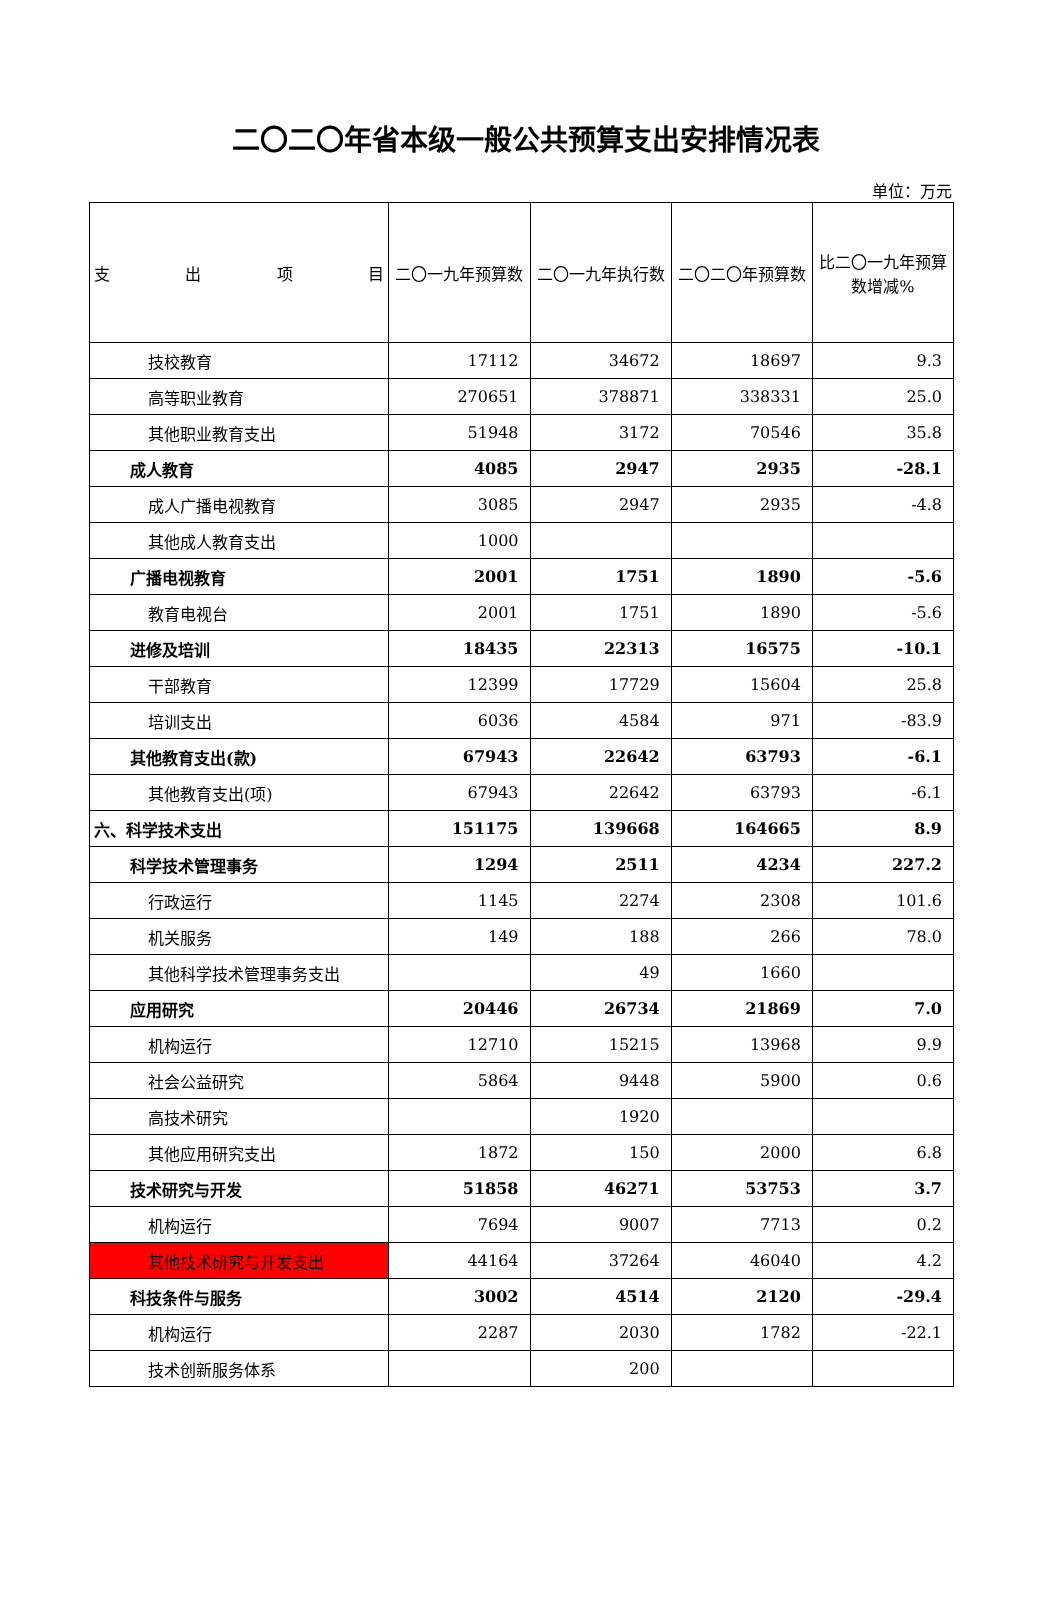二〇二〇年省本级一般公共预算支出安排情况表
单位：万元
| 支 出 项 目 | 二〇一九年预算数 | 二〇一九年执行数 | 二〇二〇年预算数 | 比二〇一九年预算数增减% |
| --- | --- | --- | --- | --- |
| 技校教育 | 17112 | 34672 | 18697 | 9.3 |
| 高等职业教育 | 270651 | 378871 | 338331 | 25.0 |
| 其他职业教育支出 | 51948 | 3172 | 70546 | 35.8 |
| 成人教育 | 4085 | 2947 | 2935 | -28.1 |
| 成人广播电视教育 | 3085 | 2947 | 2935 | -4.8 |
| 其他成人教育支出 | 1000 | | | |
| 广播电视教育 | 2001 | 1751 | 1890 | -5.6 |
| 教育电视台 | 2001 | 1751 | 1890 | -5.6 |
| 进修及培训 | 18435 | 22313 | 16575 | -10.1 |
| 干部教育 | 12399 | 17729 | 15604 | 25.8 |
| 培训支出 | 6036 | 4584 | 971 | -83.9 |
| 其他教育支出(款) | 67943 | 22642 | 63793 | -6.1 |
| 其他教育支出(项) | 67943 | 22642 | 63793 | -6.1 |
| 六、科学技术支出 | 151175 | 139668 | 164665 | 8.9 |
| 科学技术管理事务 | 1294 | 2511 | 4234 | 227.2 |
| 行政运行 | 1145 | 2274 | 2308 | 101.6 |
| 机关服务 | 149 | 188 | 266 | 78.0 |
| 其他科学技术管理事务支出 | | 49 | 1660 | |
| 应用研究 | 20446 | 26734 | 21869 | 7.0 |
| 机构运行 | 12710 | 15215 | 13968 | 9.9 |
| 社会公益研究 | 5864 | 9448 | 5900 | 0.6 |
| 高技术研究 | | 1920 | | |
| 其他应用研究支出 | 1872 | 150 | 2000 | 6.8 |
| 技术研究与开发 | 51858 | 46271 | 53753 | 3.7 |
| 机构运行 | 7694 | 9007 | 7713 | 0.2 |
| 其他技术研究与开发支出 | 44164 | 37264 | 46040 | 4.2 |
| 科技条件与服务 | 3002 | 4514 | 2120 | -29.4 |
| 机构运行 | 2287 | 2030 | 1782 | -22.1 |
| 技术创新服务体系 | | 200 | | |